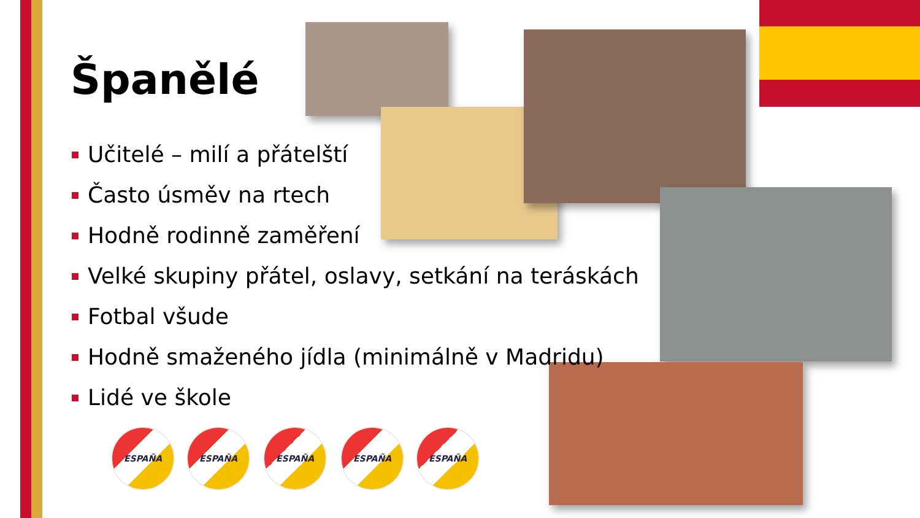Španělé
Učitelé – milí a přátelští
Často úsměv na rtech
Hodně rodinně zaměření
Velké skupiny přátel, oslavy, setkání na teráskách
Fotbal všude
Hodně smaženého jídla (minimálně v Madridu)
Lidé ve škole
ESPAÑA ESPAÑA ESPAÑA ESPAÑA ESPAÑA